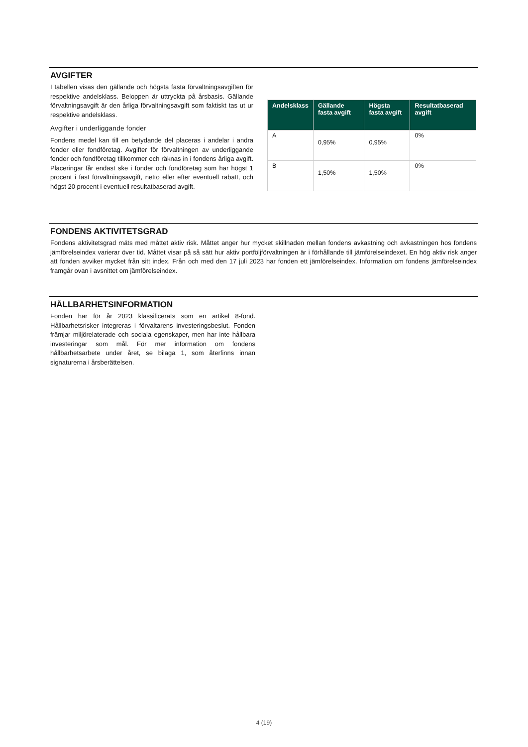AVGIFTER
I tabellen visas den gällande och högsta fasta förvaltningsavgiften för respektive andelsklass. Beloppen är uttryckta på årsbasis. Gällande förvaltningsavgift är den årliga förvaltningsavgift som faktiskt tas ut ur respektive andelsklass.
Avgifter i underliggande fonder
Fondens medel kan till en betydande del placeras i andelar i andra fonder eller fondföretag. Avgifter för förvaltningen av underliggande fonder och fondföretag tillkommer och räknas in i fondens årliga avgift. Placeringar får endast ske i fonder och fondföretag som har högst 1 procent i fast förvaltningsavgift, netto eller efter eventuell rabatt, och högst 20 procent i eventuell resultatbaserad avgift.
| Andelsklass | Gällande fasta avgift | Högsta fasta avgift | Resultatbaserad avgift |
| --- | --- | --- | --- |
| A | 0,95% | 0,95% | 0% |
| B | 1,50% | 1,50% | 0% |
FONDENS AKTIVITETSGRAD
Fondens aktivitetsgrad mäts med måttet aktiv risk. Måttet anger hur mycket skillnaden mellan fondens avkastning och avkastningen hos fondens jämförelseindex varierar över tid. Måttet visar på så sätt hur aktiv portföljförvaltningen är i förhållande till jämförelseindexet. En hög aktiv risk anger att fonden avviker mycket från sitt index. Från och med den 17 juli 2023 har fonden ett jämförelseindex. Information om fondens jämförelseindex framgår ovan i avsnittet om jämförelseindex.
HÅLLBARHETSINFORMATION
Fonden har för år 2023 klassificerats som en artikel 8-fond. Hållbarhetsrisker integreras i förvaltarens investeringsbeslut. Fonden främjar miljörelaterade och sociala egenskaper, men har inte hållbara investeringar som mål. För mer information om fondens hållbarhetsarbete under året, se bilaga 1, som återfinns innan signaturerna i årsberättelsen.
4 (19)